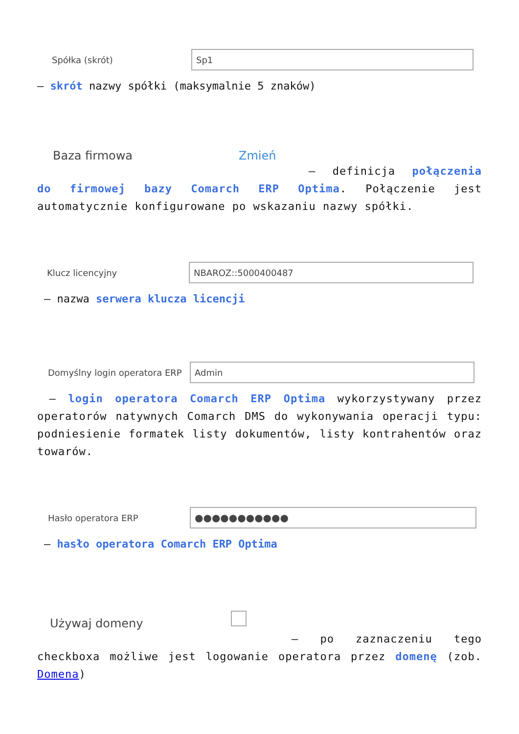Spółka (skrót)
Sp1
– skrót nazwy spółki (maksymalnie 5 znaków)
Baza firmowa Zmień
– definicja połączenia do firmowej bazy Comarch ERP Optima. Połączenie jest automatycznie konfigurowane po wskazaniu nazwy spółki.
Klucz licencyjny
NBAROZ::5000400487
– nazwa serwera klucza licencji
Domyślny login operatora ERP
Admin
– login operatora Comarch ERP Optima wykorzystywany przez operatorów natywnych Comarch DMS do wykonywania operacji typu: podniesienie formatek listy dokumentów, listy kontrahentów oraz towarów.
Hasło operatora ERP
●●●●●●●●●●●
– hasło operatora Comarch ERP Optima
Używaj domeny
– po zaznaczeniu tego checkboxa możliwe jest logowanie operatora przez domenę (zob. Domena)